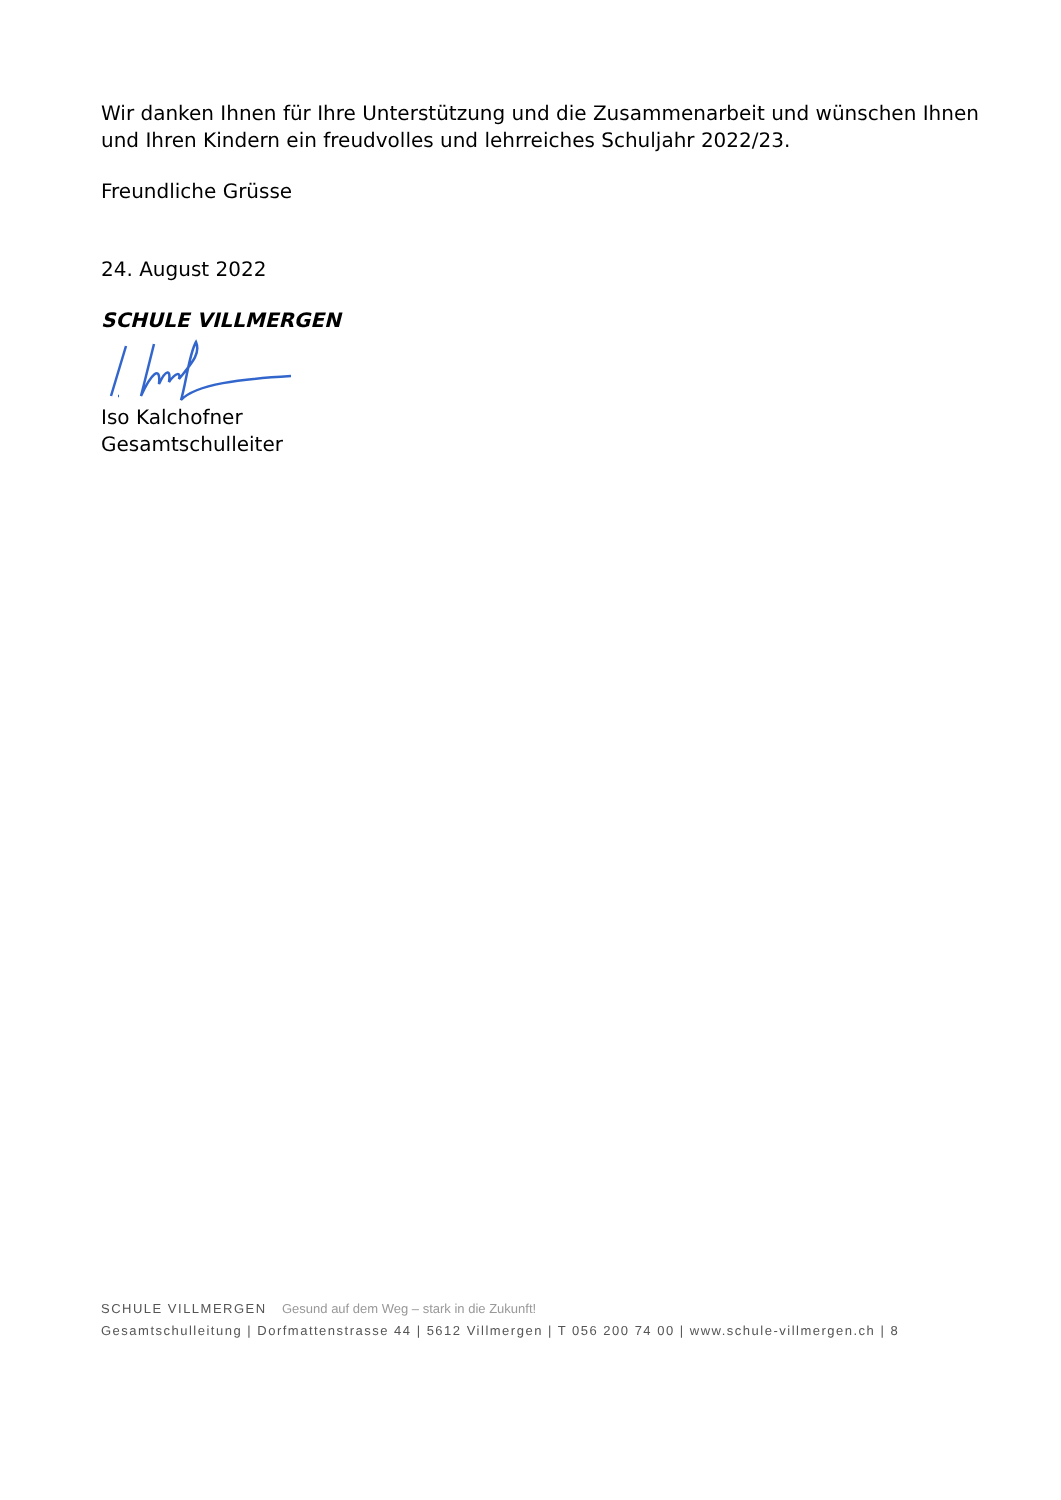Wir danken Ihnen für Ihre Unterstützung und die Zusammenarbeit und wünschen Ihnen und Ihren Kindern ein freudvolles und lehrreiches Schuljahr 2022/23.
Freundliche Grüsse
24. August 2022
SCHULE VILLMERGEN
Iso Kalchofner
Gesamtschulleiter
SCHULE VILLMERGEN Gesund auf dem Weg – stark in die Zukunft!
Gesamtschulleitung | Dorfmattenstrasse 44 | 5612 Villmergen | T 056 200 74 00 | www.schule-villmergen.ch | 8